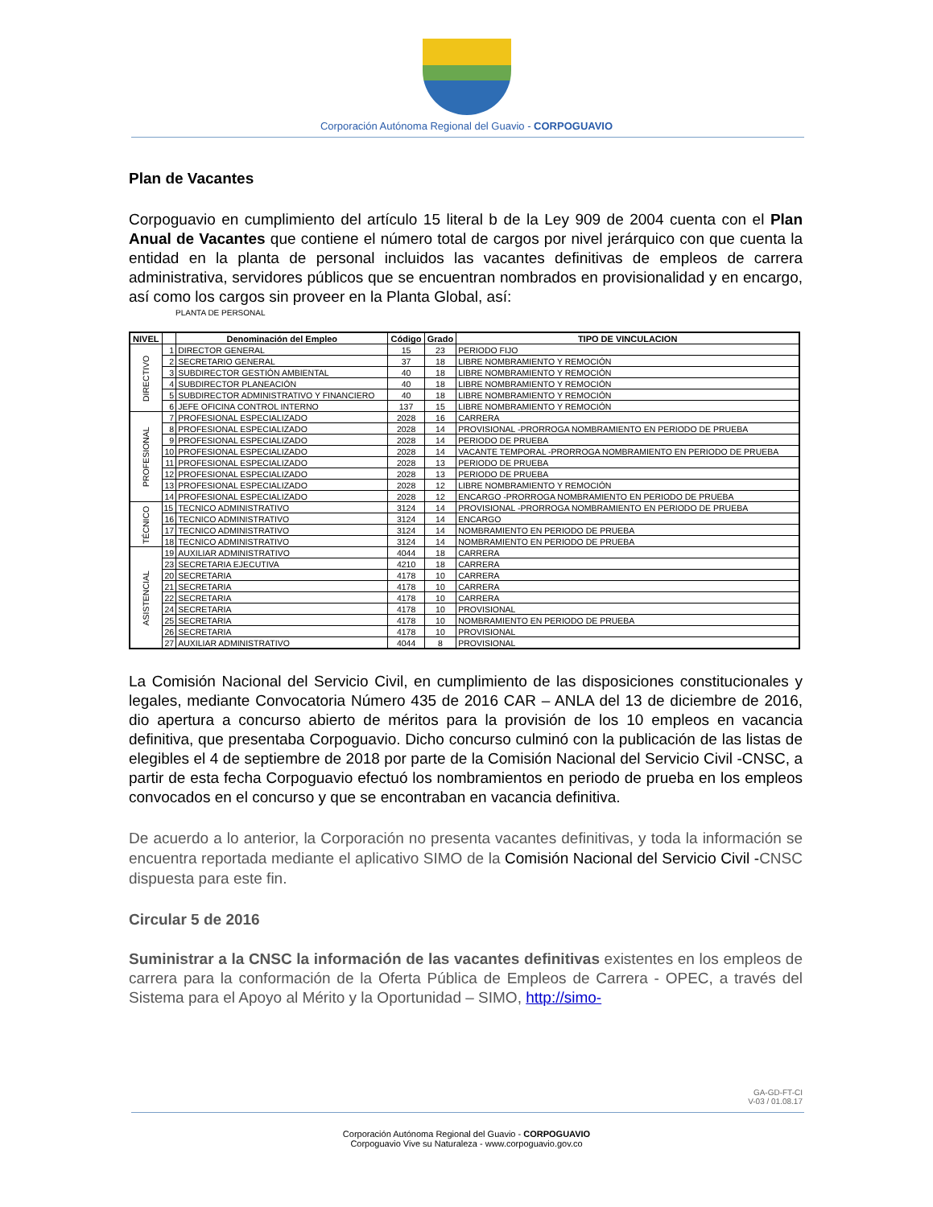Corporación Autónoma Regional del Guavio - CORPOGUAVIO
Plan de Vacantes
Corpoguavio en cumplimiento del artículo 15 literal b de la Ley 909 de 2004 cuenta con el Plan Anual de Vacantes que contiene el número total de cargos por nivel jerárquico con que cuenta la entidad en la planta de personal incluidos las vacantes definitivas de empleos de carrera administrativa, servidores públicos que se encuentran nombrados en provisionalidad y en encargo, así como los cargos sin proveer en la Planta Global, así:
PLANTA DE PERSONAL
| NIVEL | | Denominación del Empleo | Código | Grado | TIPO DE VINCULACION |
| --- | --- | --- | --- | --- | --- |
| DIRECTIVO | 1 | DIRECTOR GENERAL | 15 | 23 | PERIODO FIJO |
| | 2 | SECRETARIO GENERAL | 37 | 18 | LIBRE NOMBRAMIENTO Y REMOCIÓN |
| | 3 | SUBDIRECTOR GESTIÓN AMBIENTAL | 40 | 18 | LIBRE NOMBRAMIENTO Y REMOCIÓN |
| | 4 | SUBDIRECTOR PLANEACIÓN | 40 | 18 | LIBRE NOMBRAMIENTO Y REMOCIÓN |
| | 5 | SUBDIRECTOR ADMINISTRATIVO Y FINANCIERO | 40 | 18 | LIBRE NOMBRAMIENTO Y REMOCIÓN |
| | 6 | JEFE OFICINA CONTROL INTERNO | 137 | 15 | LIBRE NOMBRAMIENTO Y REMOCIÓN |
| PROFESIONAL | 7 | PROFESIONAL ESPECIALIZADO | 2028 | 16 | CARRERA |
| | 8 | PROFESIONAL ESPECIALIZADO | 2028 | 14 | PROVISIONAL -PRORROGA NOMBRAMIENTO EN PERIODO DE PRUEBA |
| | 9 | PROFESIONAL ESPECIALIZADO | 2028 | 14 | PERIODO DE PRUEBA |
| | 10 | PROFESIONAL ESPECIALIZADO | 2028 | 14 | VACANTE TEMPORAL -PRORROGA NOMBRAMIENTO EN PERIODO DE PRUEBA |
| | 11 | PROFESIONAL ESPECIALIZADO | 2028 | 13 | PERIODO DE PRUEBA |
| | 12 | PROFESIONAL ESPECIALIZADO | 2028 | 13 | PERIODO DE PRUEBA |
| | 13 | PROFESIONAL ESPECIALIZADO | 2028 | 12 | LIBRE NOMBRAMIENTO Y REMOCIÓN |
| | 14 | PROFESIONAL ESPECIALIZADO | 2028 | 12 | ENCARGO -PRORROGA NOMBRAMIENTO EN PERIODO DE PRUEBA |
| TÉCNICO | 15 | TECNICO ADMINISTRATIVO | 3124 | 14 | PROVISIONAL -PRORROGA NOMBRAMIENTO EN PERIODO DE PRUEBA |
| | 16 | TECNICO ADMINISTRATIVO | 3124 | 14 | ENCARGO |
| | 17 | TECNICO ADMINISTRATIVO | 3124 | 14 | NOMBRAMIENTO EN PERIODO DE PRUEBA |
| | 18 | TECNICO ADMINISTRATIVO | 3124 | 14 | NOMBRAMIENTO EN PERIODO DE PRUEBA |
| ASISTENCIAL | 19 | AUXILIAR ADMINISTRATIVO | 4044 | 18 | CARRERA |
| | 23 | SECRETARIA EJECUTIVA | 4210 | 18 | CARRERA |
| | 20 | SECRETARIA | 4178 | 10 | CARRERA |
| | 21 | SECRETARIA | 4178 | 10 | CARRERA |
| | 22 | SECRETARIA | 4178 | 10 | CARRERA |
| | 24 | SECRETARIA | 4178 | 10 | PROVISIONAL |
| | 25 | SECRETARIA | 4178 | 10 | NOMBRAMIENTO EN PERIODO DE PRUEBA |
| | 26 | SECRETARIA | 4178 | 10 | PROVISIONAL |
| | 27 | AUXILIAR ADMINISTRATIVO | 4044 | 8 | PROVISIONAL |
La Comisión Nacional del Servicio Civil, en cumplimiento de las disposiciones constitucionales y legales, mediante Convocatoria Número 435 de 2016 CAR – ANLA del 13 de diciembre de 2016, dio apertura a concurso abierto de méritos para la provisión de los 10 empleos en vacancia definitiva, que presentaba Corpoguavio. Dicho concurso culminó con la publicación de las listas de elegibles el 4 de septiembre de 2018 por parte de la Comisión Nacional del Servicio Civil -CNSC, a partir de esta fecha Corpoguavio efectuó los nombramientos en periodo de prueba en los empleos convocados en el concurso y que se encontraban en vacancia definitiva.
De acuerdo a lo anterior, la Corporación no presenta vacantes definitivas, y toda la información se encuentra reportada mediante el aplicativo SIMO de la Comisión Nacional del Servicio Civil -CNSC dispuesta para este fin.
Circular 5 de 2016
Suministrar a la CNSC la información de las vacantes definitivas existentes en los empleos de carrera para la conformación de la Oferta Pública de Empleos de Carrera - OPEC, a través del Sistema para el Apoyo al Mérito y la Oportunidad – SIMO, http://simo-
GA-GD-FT-CI
V-03 / 01.08.17
Corporación Autónoma Regional del Guavio - CORPOGUAVIO
Corpoguavio Vive su Naturaleza - www.corpoguavio.gov.co